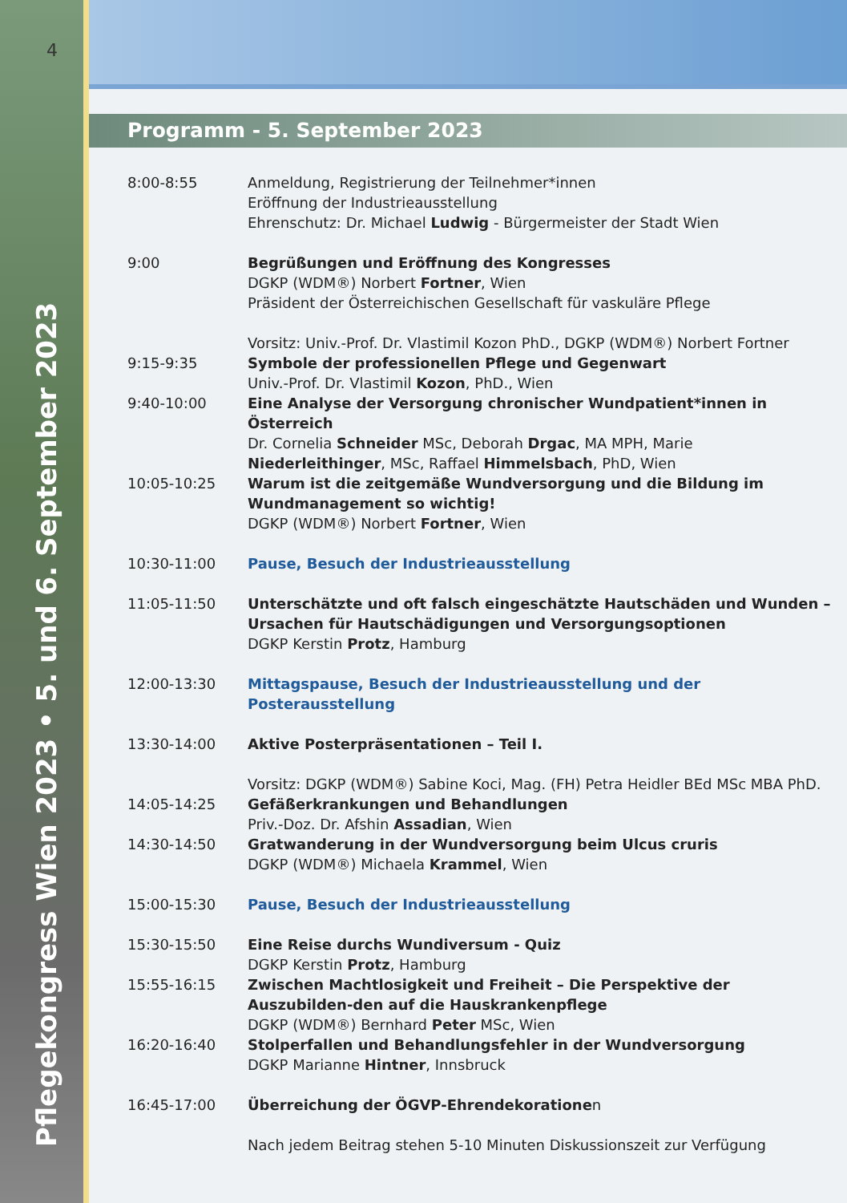4
Pflegekongress Wien 2023 • 5. und 6. September 2023
Programm - 5. September 2023
8:00-8:55 Anmeldung, Registrierung der Teilnehmer*innen
Eröffnung der Industrieausstellung
Ehrenschutz: Dr. Michael Ludwig - Bürgermeister der Stadt Wien
9:00 Begrüßungen und Eröffnung des Kongresses
DGKP (WDM®) Norbert Fortner, Wien
Präsident der Österreichischen Gesellschaft für vaskuläre Pflege
Vorsitz: Univ.-Prof. Dr. Vlastimil Kozon PhD., DGKP (WDM®) Norbert Fortner
9:15-9:35 Symbole der professionellen Pflege und Gegenwart
Univ.-Prof. Dr. Vlastimil Kozon, PhD., Wien
9:40-10:00 Eine Analyse der Versorgung chronischer Wundpatient*innen in Österreich
Dr. Cornelia Schneider MSc, Deborah Drgac, MA MPH, Marie Niederleithinger, MSc, Raffael Himmelsbach, PhD, Wien
10:05-10:25 Warum ist die zeitgemäße Wundversorgung und die Bildung im Wundmanagement so wichtig!
DGKP (WDM®) Norbert Fortner, Wien
10:30-11:00 Pause, Besuch der Industrieausstellung
11:05-11:50 Unterschätzte und oft falsch eingeschätzte Hautschäden und Wunden – Ursachen für Hautschädigungen und Versorgungsoptionen
DGKP Kerstin Protz, Hamburg
12:00-13:30 Mittagspause, Besuch der Industrieausstellung und der Posterausstellung
13:30-14:00 Aktive Posterpräsentationen – Teil I.
Vorsitz: DGKP (WDM®) Sabine Koci, Mag. (FH) Petra Heidler BEd MSc MBA PhD.
14:05-14:25 Gefäßerkrankungen und Behandlungen
Priv.-Doz. Dr. Afshin Assadian, Wien
14:30-14:50 Gratwanderung in der Wundversorgung beim Ulcus cruris
DGKP (WDM®) Michaela Krammel, Wien
15:00-15:30 Pause, Besuch der Industrieausstellung
15:30-15:50 Eine Reise durchs Wundiversum - Quiz
DGKP Kerstin Protz, Hamburg
15:55-16:15 Zwischen Machtlosigkeit und Freiheit – Die Perspektive der Auszubilden-den auf die Hauskrankenpflege
DGKP (WDM®) Bernhard Peter MSc, Wien
16:20-16:40 Stolperfallen und Behandlungsfehler in der Wundversorgung
DGKP Marianne Hintner, Innsbruck
16:45-17:00 Überreichung der ÖGVP-Ehrendekorationen
Nach jedem Beitrag stehen 5-10 Minuten Diskussionszeit zur Verfügung